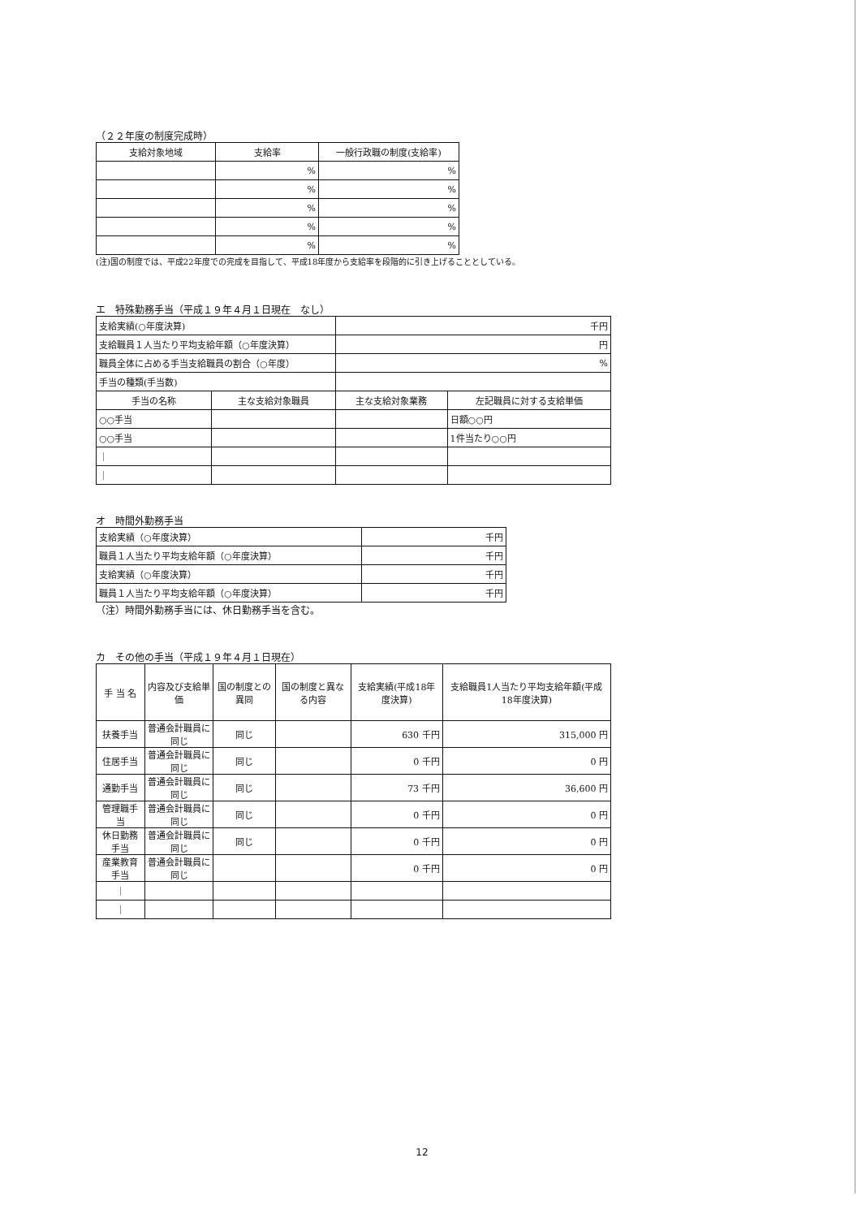（２２年度の制度完成時）
| 支給対象地域 | 支給率 | 一般行政職の制度(支給率) |
| --- | --- | --- |
| | % | % |
| | % | % |
| | % | % |
| | % | % |
| | % | % |
(注)国の制度では、平成22年度での完成を目指して、平成18年度から支給率を段階的に引き上げることとしている。
エ　特殊勤務手当（平成１９年４月１日現在　なし）
| 支給実績(○年度決算) | | 千円 | |
| 支給職員１人当たり平均支給年額（○年度決算） | | 円 | |
| 職員全体に占める手当支給職員の割合（○年度） | | % | |
| 手当の種類(手当数) | | | |
| 手当の名称 | 主な支給対象職員 | 主な支給対象業務 | 左記職員に対する支給単価 |
| ○○手当 | | | 日額○○円 |
| ○○手当 | | | 1件当たり○○円 |
| ｜ | | | |
| ｜ | | | |
オ　時間外勤務手当
| 支給実績（○年度決算） | 千円 |
| 職員１人当たり平均支給年額（○年度決算） | 千円 |
| 支給実績（○年度決算） | 千円 |
| 職員１人当たり平均支給年額（○年度決算） | 千円 |
（注）時間外勤務手当には、休日勤務手当を含む。
カ　その他の手当（平成１９年４月１日現在）
| 手 当 名 | 内容及び支給単価 | 国の制度との異同 | 国の制度と異なる内容 | 支給実績(平成18年度決算) | 支給職員1人当たり平均支給年額(平成18年度決算) |
| --- | --- | --- | --- | --- | --- |
| 扶養手当 | 普通会計職員に同じ | 同じ | | 630 千円 | 315,000 円 |
| 住居手当 | 普通会計職員に同じ | 同じ | | 0 千円 | 0 円 |
| 通勤手当 | 普通会計職員に同じ | 同じ | | 73 千円 | 36,600 円 |
| 管理職手当 | 普通会計職員に同じ | 同じ | | 0 千円 | 0 円 |
| 休日勤務手当 | 普通会計職員に同じ | 同じ | | 0 千円 | 0 円 |
| 産業教育手当 | 普通会計職員に同じ | | | 0 千円 | 0 円 |
| ｜ | | | | | |
| ｜ | | | | | |
12